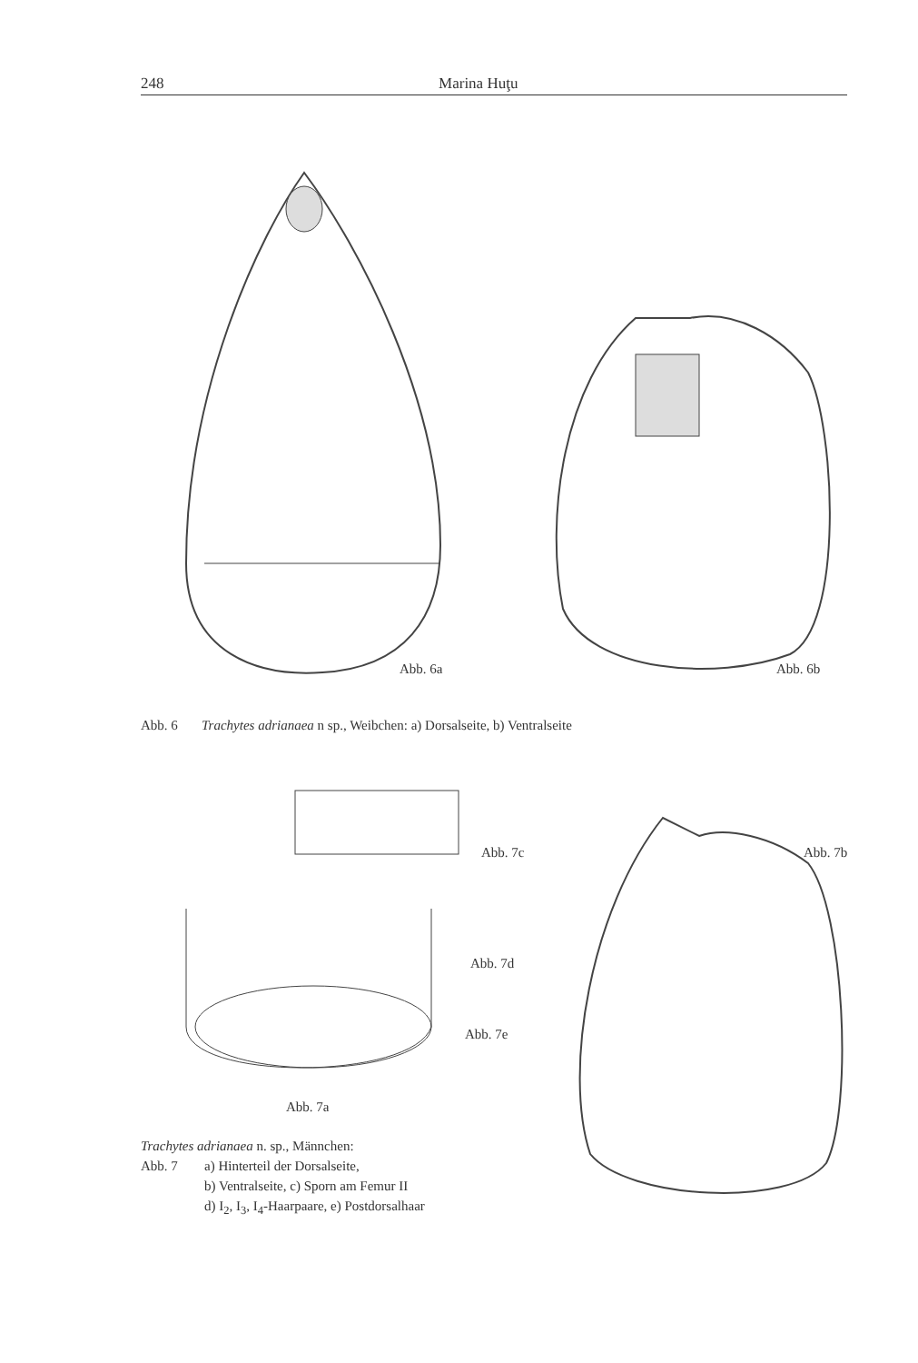248 Marina Huţu
Abb. 6a Abb. 6b
Abb. 6 Trachytes adrianaea n sp., Weibchen: a) Dorsalseite, b) Ventralseite
Abb. 7c Abb. 7b
Abb. 7d
Abb. 7e
Abb. 7a
Trachytes adrianaea n. sp., Männchen:
Abb. 7 a) Hinterteil der Dorsalseite,
b) Ventralseite, c) Sporn am Femur II
d) I<sub>2</sub>, I<sub>3</sub>, I<sub>4</sub>-Haarpaare, e) Postdorsalhaar